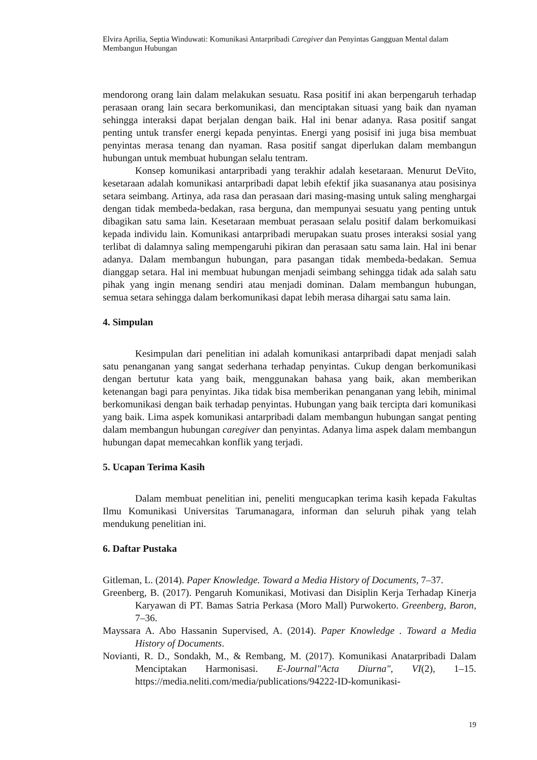Elvira Aprilia, Septia Winduwati: Komunikasi Antarpribadi Caregiver dan Penyintas Gangguan Mental dalam Membangun Hubungan
mendorong orang lain dalam melakukan sesuatu. Rasa positif ini akan berpengaruh terhadap perasaan orang lain secara berkomunikasi, dan menciptakan situasi yang baik dan nyaman sehingga interaksi dapat berjalan dengan baik. Hal ini benar adanya. Rasa positif sangat penting untuk transfer energi kepada penyintas. Energi yang posisif ini juga bisa membuat penyintas merasa tenang dan nyaman. Rasa positif sangat diperlukan dalam membangun hubungan untuk membuat hubungan selalu tentram.
Konsep komunikasi antarpribadi yang terakhir adalah kesetaraan. Menurut DeVito, kesetaraan adalah komunikasi antarpribadi dapat lebih efektif jika suasananya atau posisinya setara seimbang. Artinya, ada rasa dan perasaan dari masing-masing untuk saling menghargai dengan tidak membeda-bedakan, rasa berguna, dan mempunyai sesuatu yang penting untuk dibagikan satu sama lain. Kesetaraan membuat perasaan selalu positif dalam berkomuikasi kepada individu lain. Komunikasi antarpribadi merupakan suatu proses interaksi sosial yang terlibat di dalamnya saling mempengaruhi pikiran dan perasaan satu sama lain. Hal ini benar adanya. Dalam membangun hubungan, para pasangan tidak membeda-bedakan. Semua dianggap setara. Hal ini membuat hubungan menjadi seimbang sehingga tidak ada salah satu pihak yang ingin menang sendiri atau menjadi dominan. Dalam membangun hubungan, semua setara sehingga dalam berkomunikasi dapat lebih merasa dihargai satu sama lain.
4. Simpulan
Kesimpulan dari penelitian ini adalah komunikasi antarpribadi dapat menjadi salah satu penanganan yang sangat sederhana terhadap penyintas. Cukup dengan berkomunikasi dengan bertutur kata yang baik, menggunakan bahasa yang baik, akan memberikan ketenangan bagi para penyintas. Jika tidak bisa memberikan penanganan yang lebih, minimal berkomunikasi dengan baik terhadap penyintas. Hubungan yang baik tercipta dari komunikasi yang baik. Lima aspek komunikasi antarpribadi dalam membangun hubungan sangat penting dalam membangun hubungan caregiver dan penyintas. Adanya lima aspek dalam membangun hubungan dapat memecahkan konflik yang terjadi.
5. Ucapan Terima Kasih
Dalam membuat penelitian ini, peneliti mengucapkan terima kasih kepada Fakultas Ilmu Komunikasi Universitas Tarumanagara, informan dan seluruh pihak yang telah mendukung penelitian ini.
6. Daftar Pustaka
Gitleman, L. (2014). Paper Knowledge. Toward a Media History of Documents, 7–37.
Greenberg, B. (2017). Pengaruh Komunikasi, Motivasi dan Disiplin Kerja Terhadap Kinerja Karyawan di PT. Bamas Satria Perkasa (Moro Mall) Purwokerto. Greenberg, Baron, 7–36.
Mayssara A. Abo Hassanin Supervised, A. (2014). Paper Knowledge . Toward a Media History of Documents.
Novianti, R. D., Sondakh, M., & Rembang, M. (2017). Komunikasi Anatarpribadi Dalam Menciptakan Harmonisasi. E-Journal"Acta Diurna", VI(2), 1–15. https://media.neliti.com/media/publications/94222-ID-komunikasi-
19